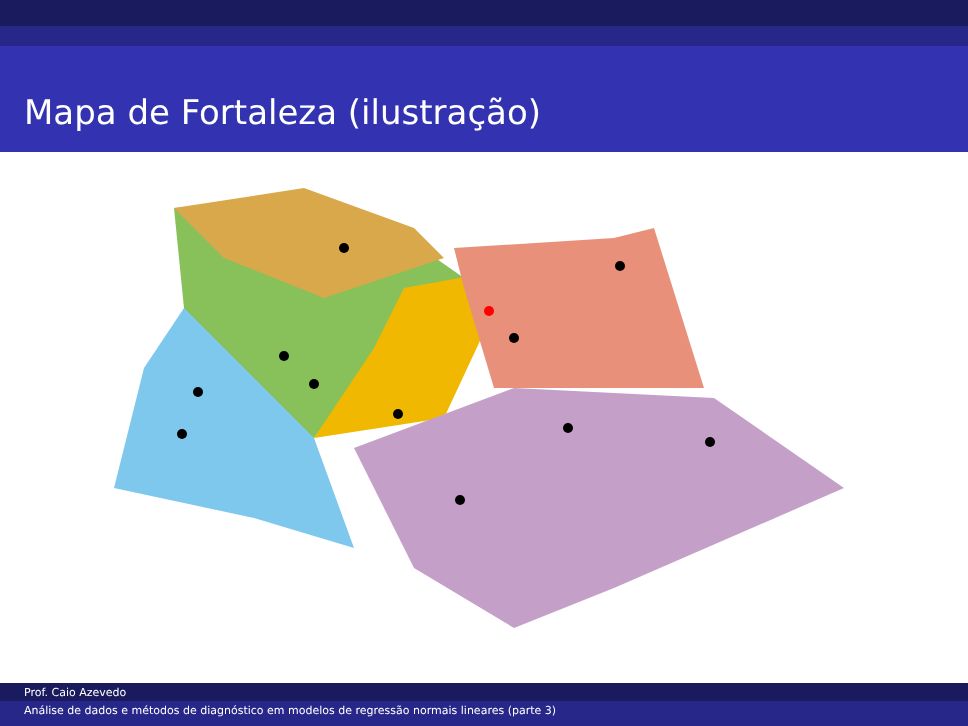Mapa de Fortaleza (ilustração)
Prof. Caio Azevedo
Análise de dados e métodos de diagnóstico em modelos de regressão normais lineares (parte 3)